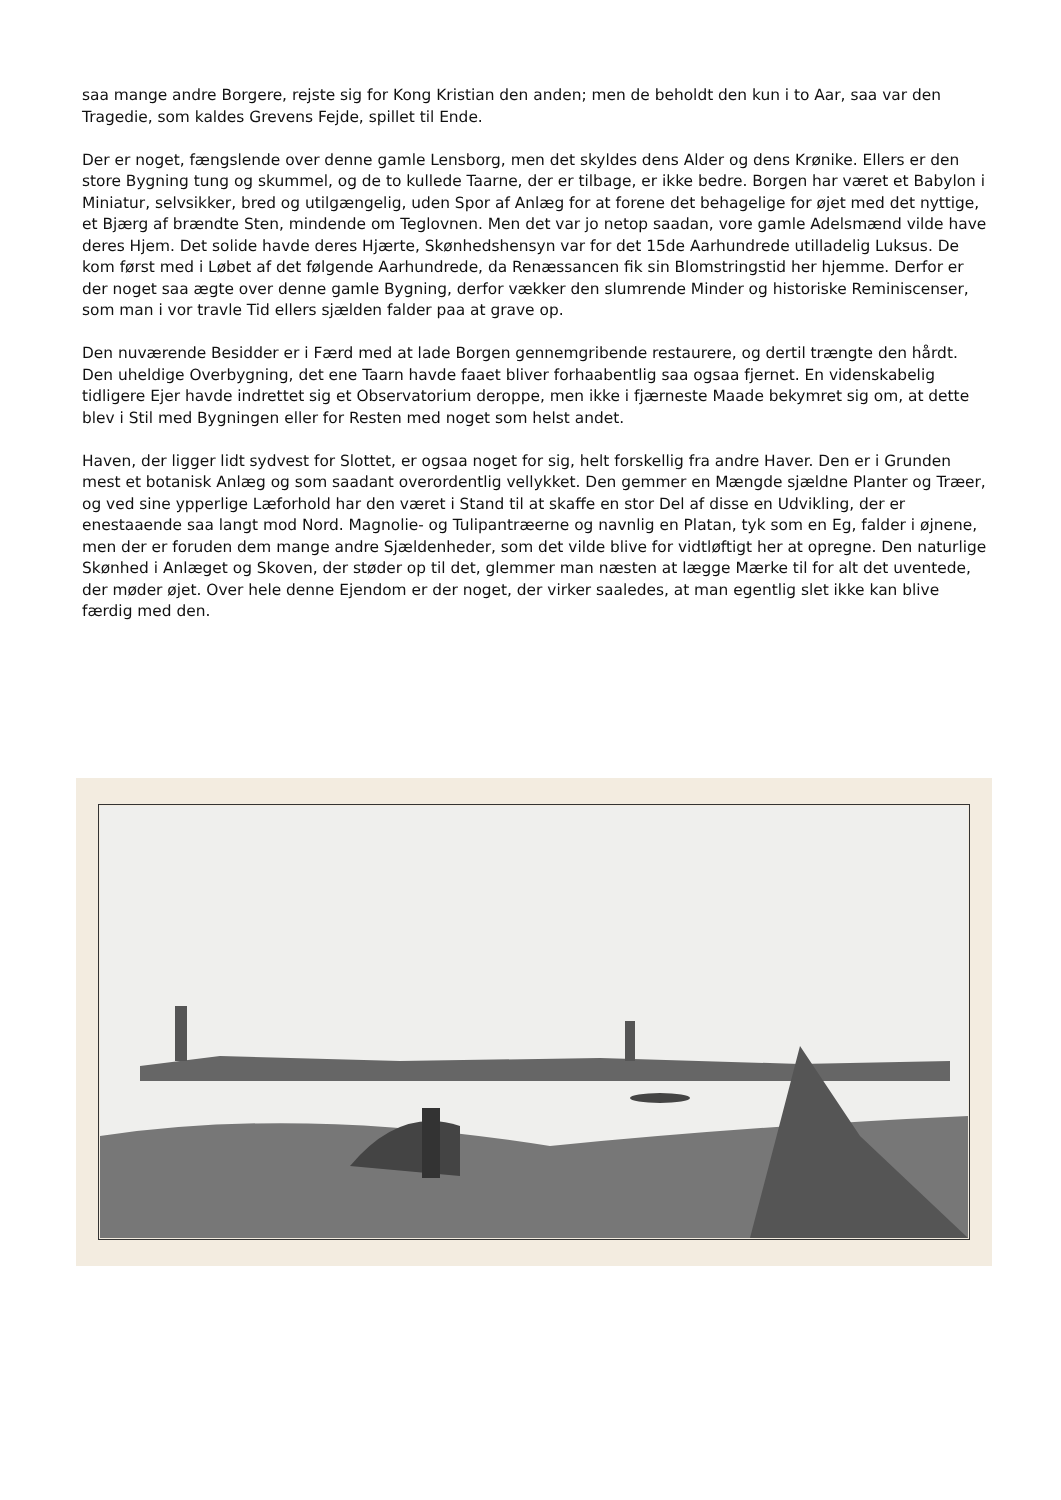saa mange andre Borgere, rejste sig for Kong Kristian den anden; men de beholdt den kun i to Aar, saa var den Tragedie, som kaldes Grevens Fejde, spillet til Ende.
Der er noget, fængslende over denne gamle Lensborg, men det skyldes dens Alder og dens Krønike. Ellers er den store Bygning tung og skummel, og de to kullede Taarne, der er tilbage, er ikke bedre. Borgen har været et Babylon i Miniatur, selvsikker, bred og utilgængelig, uden Spor af Anlæg for at forene det behagelige for øjet med det nyttige, et Bjærg af brændte Sten, mindende om Teglovnen. Men det var jo netop saadan, vore gamle Adelsmænd vilde have deres Hjem. Det solide havde deres Hjærte, Skønhedshensyn var for det 15de Aarhundrede utilladelig Luksus. De kom først med i Løbet af det følgende Aarhundrede, da Renæssancen fik sin Blomstringstid her hjemme. Derfor er der noget saa ægte over denne gamle Bygning, derfor vækker den slumrende Minder og historiske Reminiscenser, som man i vor travle Tid ellers sjælden falder paa at grave op.
Den nuværende Besidder er i Færd med at lade Borgen gennemgribende restaurere, og dertil trængte den hårdt. Den uheldige Overbygning, det ene Taarn havde faaet bliver forhaabentlig saa ogsaa fjernet. En videnskabelig tidligere Ejer havde indrettet sig et Observatorium deroppe, men ikke i fjærneste Maade bekymret sig om, at dette blev i Stil med Bygningen eller for Resten med noget som helst andet.
Haven, der ligger lidt sydvest for Slottet, er ogsaa noget for sig, helt forskellig fra andre Haver. Den er i Grunden mest et botanisk Anlæg og som saadant overordentlig vellykket. Den gemmer en Mængde sjældne Planter og Træer, og ved sine ypperlige Læforhold har den været i Stand til at skaffe en stor Del af disse en Udvikling, der er enestaaende saa langt mod Nord. Magnolie- og Tulipantræerne og navnlig en Platan, tyk som en Eg, falder i øjnene, men der er foruden dem mange andre Sjældenheder, som det vilde blive for vidtløftigt her at opregne. Den naturlige Skønhed i Anlæget og Skoven, der støder op til det, glemmer man næsten at lægge Mærke til for alt det uventede, der møder øjet. Over hele denne Ejendom er der noget, der virker saaledes, at man egentlig slet ikke kan blive færdig med den.